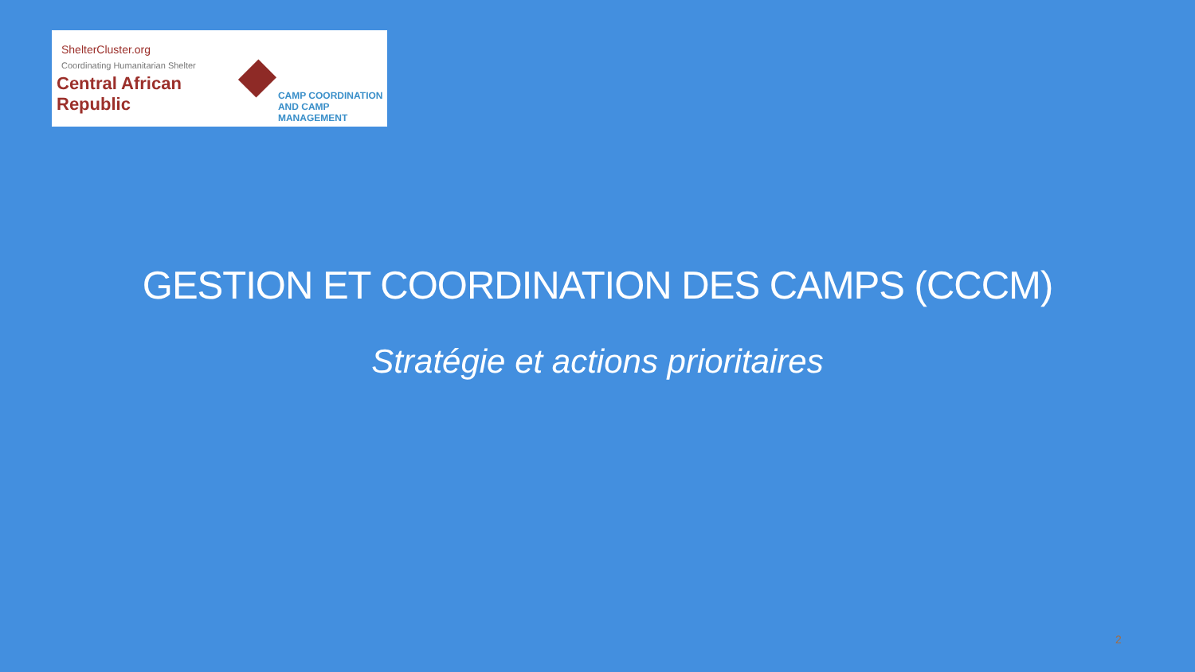ShelterCluster.org
Coordinating Humanitarian Shelter
Central African Republic
CAMP COORDINATION
AND CAMP MANAGEMENT
GESTION ET COORDINATION DES CAMPS (CCCM)
Stratégie et actions prioritaires
2